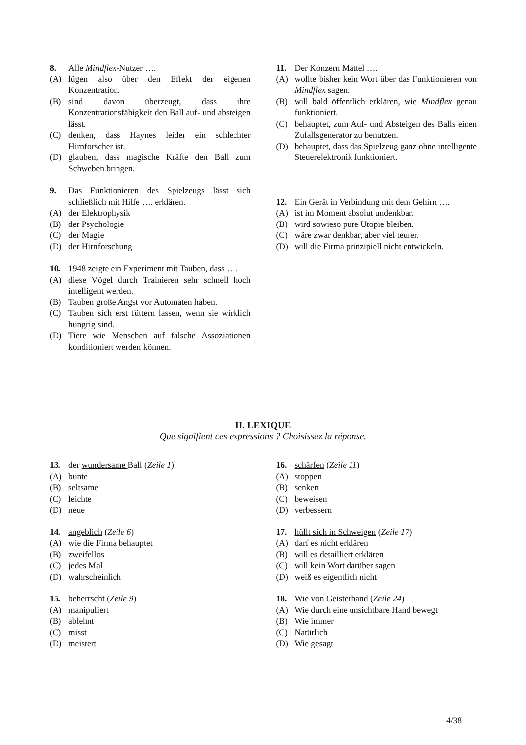8. Alle Mindflex-Nutzer ….
(A) lügen also über den Effekt der eigenen Konzentration.
(B) sind davon überzeugt, dass ihre Konzentrationsfähigkeit den Ball auf- und absteigen lässt.
(C) denken, dass Haynes leider ein schlechter Hirnforscher ist.
(D) glauben, dass magische Kräfte den Ball zum Schweben bringen.
9. Das Funktionieren des Spielzeugs lässt sich schließlich mit Hilfe …. erklären.
(A) der Elektrophysik
(B) der Psychologie
(C) der Magie
(D) der Hirnforschung
10. 1948 zeigte ein Experiment mit Tauben, dass ….
(A) diese Vögel durch Trainieren sehr schnell hoch intelligent werden.
(B) Tauben große Angst vor Automaten haben.
(C) Tauben sich erst füttern lassen, wenn sie wirklich hungrig sind.
(D) Tiere wie Menschen auf falsche Assoziationen konditioniert werden können.
11. Der Konzern Mattel ….
(A) wollte bisher kein Wort über das Funktionieren von Mindflex sagen.
(B) will bald öffentlich erklären, wie Mindflex genau funktioniert.
(C) behauptet, zum Auf- und Absteigen des Balls einen Zufallsgenerator zu benutzen.
(D) behauptet, dass das Spielzeug ganz ohne intelligente Steuerelektronik funktioniert.
12. Ein Gerät in Verbindung mit dem Gehirn ….
(A) ist im Moment absolut undenkbar.
(B) wird sowieso pure Utopie bleiben.
(C) wäre zwar denkbar, aber viel teurer.
(D) will die Firma prinzipiell nicht entwickeln.
II. LEXIQUE
Que signifient ces expressions ? Choisissez la réponse.
13. der wundersame Ball (Zeile 1)
(A) bunte
(B) seltsame
(C) leichte
(D) neue
14. angeblich (Zeile 6)
(A) wie die Firma behauptet
(B) zweifellos
(C) jedes Mal
(D) wahrscheinlich
15. beherrscht (Zeile 9)
(A) manipuliert
(B) ablehnt
(C) misst
(D) meistert
16. schärfen (Zeile 11)
(A) stoppen
(B) senken
(C) beweisen
(D) verbessern
17. hüllt sich in Schweigen (Zeile 17)
(A) darf es nicht erklären
(B) will es detailliert erklären
(C) will kein Wort darüber sagen
(D) weiß es eigentlich nicht
18. Wie von Geisterhand (Zeile 24)
(A) Wie durch eine unsichtbare Hand bewegt
(B) Wie immer
(C) Natürlich
(D) Wie gesagt
4/38